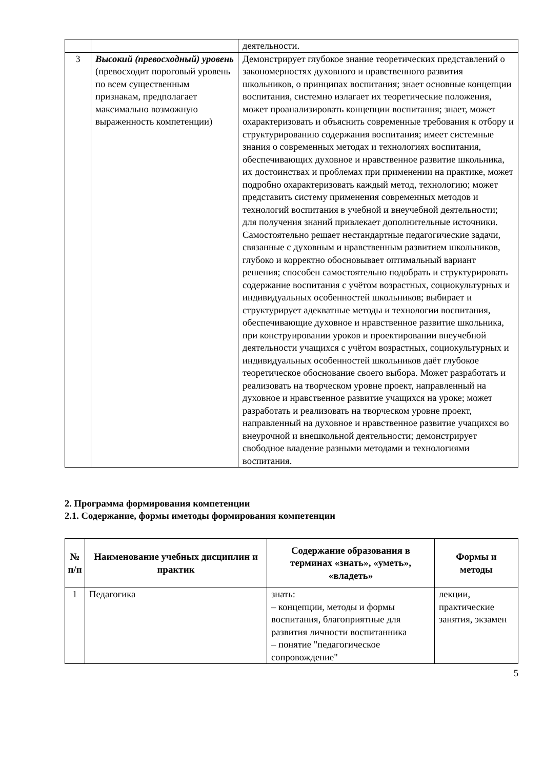| | | деятельности. |
| 3 | Высокий (превосходный) уровень (превосходит пороговый уровень по всем существенным признакам, предполагает максимально возможную выраженность компетенции) | Демонстрирует глубокое знание теоретических представлений о закономерностях духовного и нравственного развития школьников, о принципах воспитания; знает основные концепции воспитания, системно излагает их теоретические положения, может проанализировать концепции воспитания; знает, может охарактеризовать и объяснить современные требования к отбору и структурированию содержания воспитания; имеет системные знания о современных методах и технологиях воспитания, обеспечивающих духовное и нравственное развитие школьника, их достоинствах и проблемах при применении на практике, может подробно охарактеризовать каждый метод, технологию; может представить систему применения современных методов и технологий воспитания в учебной и внеучебной деятельности; для получения знаний привлекает дополнительные источники. Самостоятельно решает нестандартные педагогические задачи, связанные с духовным и нравственным развитием школьников, глубоко и корректно обосновывает оптимальный вариант решения; способен самостоятельно подобрать и структурировать содержание воспитания с учётом возрастных, социокультурных и индивидуальных особенностей школьников; выбирает и структурирует адекватные методы и технологии воспитания, обеспечивающие духовное и нравственное развитие школьника, при конструировании уроков и проектировании внеучебной деятельности учащихся с учётом возрастных, социокультурных и индивидуальных особенностей школьников даёт глубокое теоретическое обоснование своего выбора. Может разработать и реализовать на творческом уровне проект, направленный на духовное и нравственное развитие учащихся на уроке; может разработать и реализовать на творческом уровне проект, направленный на духовное и нравственное развитие учащихся во внеурочной и внешкольной деятельности; демонстрирует свободное владение разными методами и технологиями воспитания. |
2. Программа формирования компетенции
2.1. Содержание, формы иметоды формирования компетенции
| № п/п | Наименование учебных дисциплин и практик | Содержание образования в терминах «знать», «уметь», «владеть» | Формы и методы |
| --- | --- | --- | --- |
| 1 | Педагогика | знать: – концепции, методы и формы воспитания, благоприятные для развития личности воспитанника – понятие "педагогическое сопровождение" | лекции, практические занятия, экзамен |
5